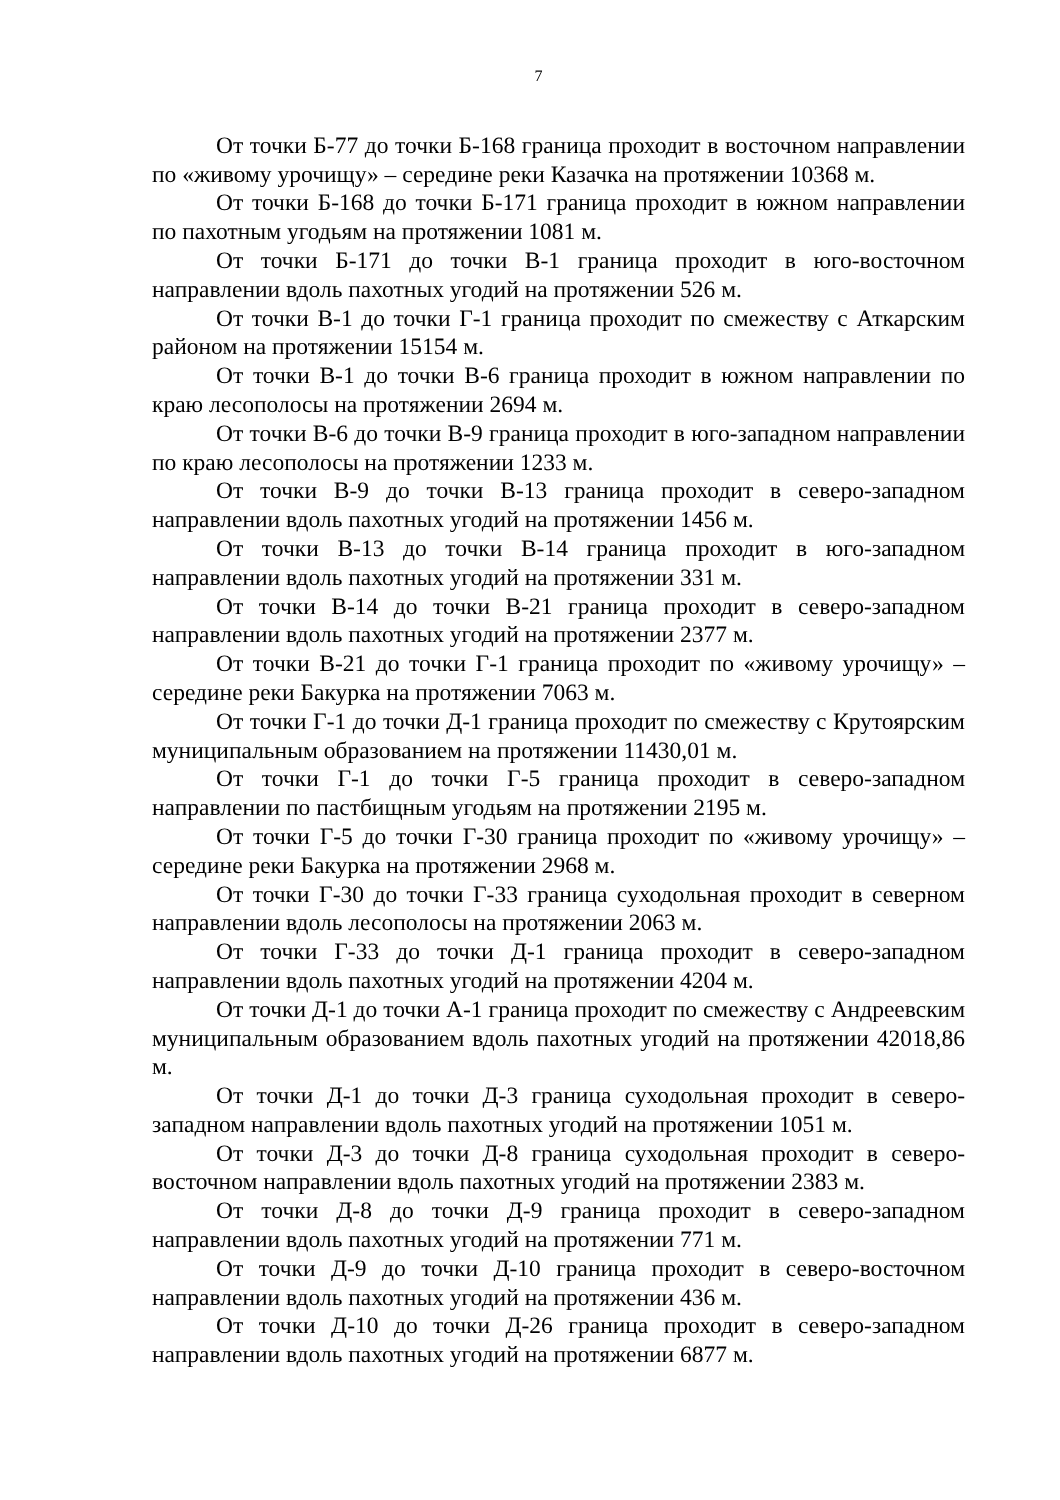7
От точки Б-77 до точки Б-168 граница проходит в восточном направлении по «живому урочищу» – середине реки Казачка на протяжении 10368 м.
От точки Б-168 до точки Б-171 граница проходит в южном направлении по пахотным угодьям на протяжении 1081 м.
От точки Б-171 до точки В-1 граница проходит в юго-восточном направлении вдоль пахотных угодий на протяжении 526 м.
От точки В-1 до точки Г-1 граница проходит по смежеству с Аткарским районом на протяжении 15154 м.
От точки В-1 до точки В-6 граница проходит в южном направлении по краю лесополосы на протяжении 2694 м.
От точки В-6 до точки В-9 граница проходит в юго-западном направлении по краю лесополосы на протяжении 1233 м.
От точки В-9 до точки В-13 граница проходит в северо-западном направлении вдоль пахотных угодий на протяжении 1456 м.
От точки В-13 до точки В-14 граница проходит в юго-западном направлении вдоль пахотных угодий на протяжении 331 м.
От точки В-14 до точки В-21 граница проходит в северо-западном направлении вдоль пахотных угодий на протяжении 2377 м.
От точки В-21 до точки Г-1 граница проходит по «живому урочищу» – середине реки Бакурка на протяжении 7063 м.
От точки Г-1 до точки Д-1 граница проходит по смежеству с Крутоярским муниципальным образованием на протяжении 11430,01 м.
От точки Г-1 до точки Г-5 граница проходит в северо-западном направлении по пастбищным угодьям на протяжении 2195 м.
От точки Г-5 до точки Г-30 граница проходит по «живому урочищу» – середине реки Бакурка на протяжении 2968 м.
От точки Г-30 до точки Г-33 граница суходольная проходит в северном направлении вдоль лесополосы на протяжении 2063 м.
От точки Г-33 до точки Д-1 граница проходит в северо-западном направлении вдоль пахотных угодий на протяжении 4204 м.
От точки Д-1 до точки А-1 граница проходит по смежеству с Андреевским муниципальным образованием вдоль пахотных угодий на протяжении 42018,86 м.
От точки Д-1 до точки Д-3 граница суходольная проходит в северо-западном направлении вдоль пахотных угодий на протяжении 1051 м.
От точки Д-3 до точки Д-8 граница суходольная проходит в северо-восточном направлении вдоль пахотных угодий на протяжении 2383 м.
От точки Д-8 до точки Д-9 граница проходит в северо-западном направлении вдоль пахотных угодий на протяжении 771 м.
От точки Д-9 до точки Д-10 граница проходит в северо-восточном направлении вдоль пахотных угодий на протяжении 436 м.
От точки Д-10 до точки Д-26 граница проходит в северо-западном направлении вдоль пахотных угодий на протяжении 6877 м.